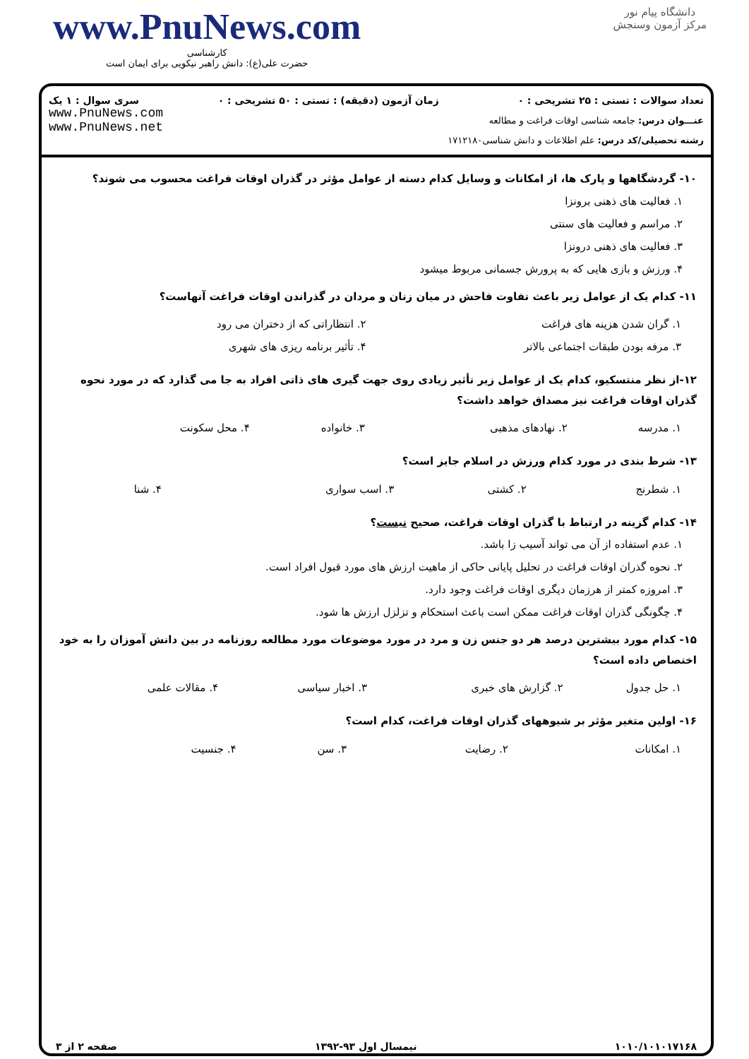www.PnuNews.com
کارشناسی
حضرت علی(ع): دانش راهبر نیکویی برای ایمان است
دانشگاه پیام نور
مرکز آزمون وسنجش
تعداد سوالات : تستی : ۲۵ تشریحی : ۰ زمان آزمون (دقیقه) : تستی : ۵۰ تشریحی : ۰ سری سوال : ۱ یک
عنـــوان درس: جامعه شناسی اوقات فراغت و مطالعه
رشته تحصیلی/کد درس: علم اطلاعات و دانش شناسی۱۷۱۲۱۸۰
www.PnuNews.com
www.PnuNews.net
۱۰- گردشگاهها و پارک ها، از امکانات و وسایل کدام دسته از عوامل مؤثر در گذران اوقات فراغت محسوب می شوند؟
۱. فعالیت های ذهنی برونزا
۲. مراسم و فعالیت های سنتی
۳. فعالیت های ذهنی درونزا
۴. ورزش و بازی هایی که به پرورش جسمانی مربوط میشود
۱۱- کدام یک از عوامل زیر باعث تفاوت فاحش در میان زنان و مردان در گذراندن اوقات فراغت آنهاست؟
| ۱. گران شدن هزینه های فراغت | ۲. انتظاراتی که از دختران می رود |
| ۳. مرفه بودن طبقات اجتماعی بالاتر | ۴. تأثیر برنامه ریزی های شهری |
۱۲-از نظر منتسکیو، کدام یک از عوامل زیر تأثیر زیادی روی جهت گیری های ذاتی افراد به جا می گذارد که در مورد نحوه گذران اوقات فراغت نیز مصداق خواهد داشت؟
| ۱. مدرسه | ۲. نهادهای مذهبی | ۳. خانواده | ۴. محل سکونت |
۱۳- شرط بندی در مورد کدام ورزش در اسلام جایز است؟
| ۱. شطرنج | ۲. کشتی | ۳. اسب سواری | ۴. شنا |
۱۴- کدام گزینه در ارتباط با گذران اوقات فراغت، صحیح نیست؟
۱. عدم استفاده از آن می تواند آسیب زا باشد.
۲. نحوه گذران اوقات فراغت در تحلیل پایانی حاکی از ماهیت ارزش های مورد قبول افراد است.
۳. امروزه کمتر از هرزمان دیگری اوقات فراغت وجود دارد.
۴. چگونگی گذران اوقات فراغت ممکن است باعث استحکام و تزلزل ارزش ها شود.
۱۵- کدام مورد بیشترین درصد هر دو جنس زن و مرد در مورد موضوعات مورد مطالعه روزنامه در بین دانش آموزان را به خود اختصاص داده است؟
| ۱. حل جدول | ۲. گزارش های خبری | ۳. اخبار سیاسی | ۴. مقالات علمی |
۱۶- اولین متغیر مؤثر بر شیوههای گذران اوقات فراغت، کدام است؟
| ۱. امکانات | ۲. رضایت | ۳. سن | ۴. جنسیت |
۱۰۱۰/۱۰۱۰۱۷۱۶۸ نیمسال اول ۹۳-۱۳۹۲ صفحه ۲ از ۳